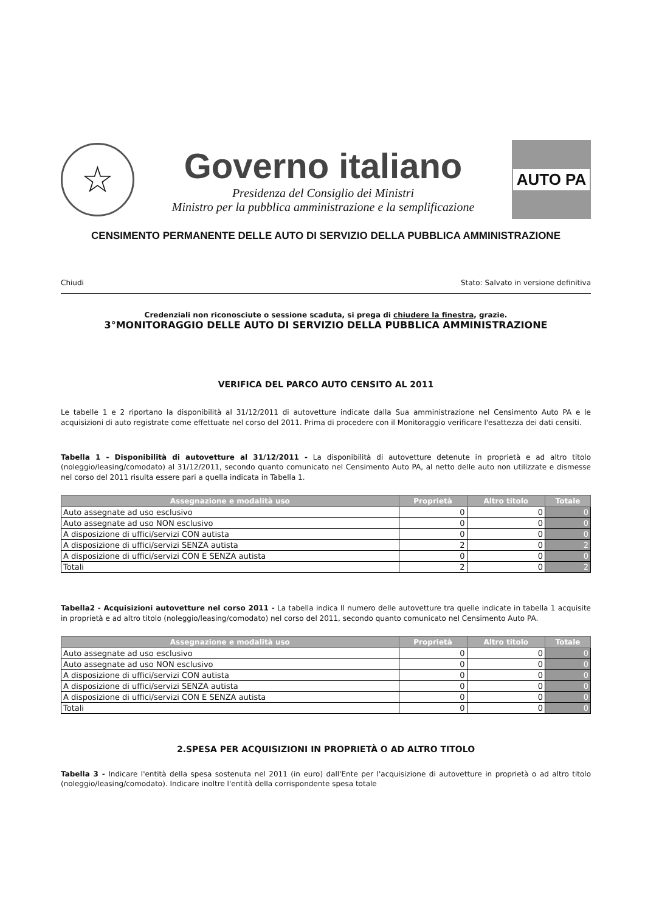☆
Governo italiano
Presidenza del Consiglio dei Ministri
Ministro per la pubblica amministrazione e la semplificazione
AUTO PA
CENSIMENTO PERMANENTE DELLE AUTO DI SERVIZIO DELLA PUBBLICA AMMINISTRAZIONE
Chiudi Stato: Salvato in versione definitiva
Credenziali non riconosciute o sessione scaduta, si prega di chiudere la finestra, grazie.
3°MONITORAGGIO DELLE AUTO DI SERVIZIO DELLA PUBBLICA AMMINISTRAZIONE
VERIFICA DEL PARCO AUTO CENSITO AL 2011
Le tabelle 1 e 2 riportano la disponibilità al 31/12/2011 di autovetture indicate dalla Sua amministrazione nel Censimento Auto PA e le acquisizioni di auto registrate come effettuate nel corso del 2011. Prima di procedere con il Monitoraggio verificare l'esattezza dei dati censiti.
Tabella 1 - Disponibilità di autovetture al 31/12/2011 - La disponibilità di autovetture detenute in proprietà e ad altro titolo (noleggio/leasing/comodato) al 31/12/2011, secondo quanto comunicato nel Censimento Auto PA, al netto delle auto non utilizzate e dismesse nel corso del 2011 risulta essere pari a quella indicata in Tabella 1.
| Assegnazione e modalità uso | Proprietà | Altro titolo | Totale |
| --- | --- | --- | --- |
| Auto assegnate ad uso esclusivo | 0 | 0 | 0 |
| Auto assegnate ad uso NON esclusivo | 0 | 0 | 0 |
| A disposizione di uffici/servizi CON autista | 0 | 0 | 0 |
| A disposizione di uffici/servizi SENZA autista | 2 | 0 | 2 |
| A disposizione di uffici/servizi CON E SENZA autista | 0 | 0 | 0 |
| Totali | 2 | 0 | 2 |
Tabella2 - Acquisizioni autovetture nel corso 2011 - La tabella indica Il numero delle autovetture tra quelle indicate in tabella 1 acquisite in proprietà e ad altro titolo (noleggio/leasing/comodato) nel corso del 2011, secondo quanto comunicato nel Censimento Auto PA.
| Assegnazione e modalità uso | Proprietà | Altro titolo | Totale |
| --- | --- | --- | --- |
| Auto assegnate ad uso esclusivo | 0 | 0 | 0 |
| Auto assegnate ad uso NON esclusivo | 0 | 0 | 0 |
| A disposizione di uffici/servizi CON autista | 0 | 0 | 0 |
| A disposizione di uffici/servizi SENZA autista | 0 | 0 | 0 |
| A disposizione di uffici/servizi CON E SENZA autista | 0 | 0 | 0 |
| Totali | 0 | 0 | 0 |
2.SPESA PER ACQUISIZIONI IN PROPRIETÀ O AD ALTRO TITOLO
Tabella 3 - Indicare l'entità della spesa sostenuta nel 2011 (in euro) dall'Ente per l'acquisizione di autovetture in proprietà o ad altro titolo (noleggio/leasing/comodato). Indicare inoltre l'entità della corrispondente spesa totale